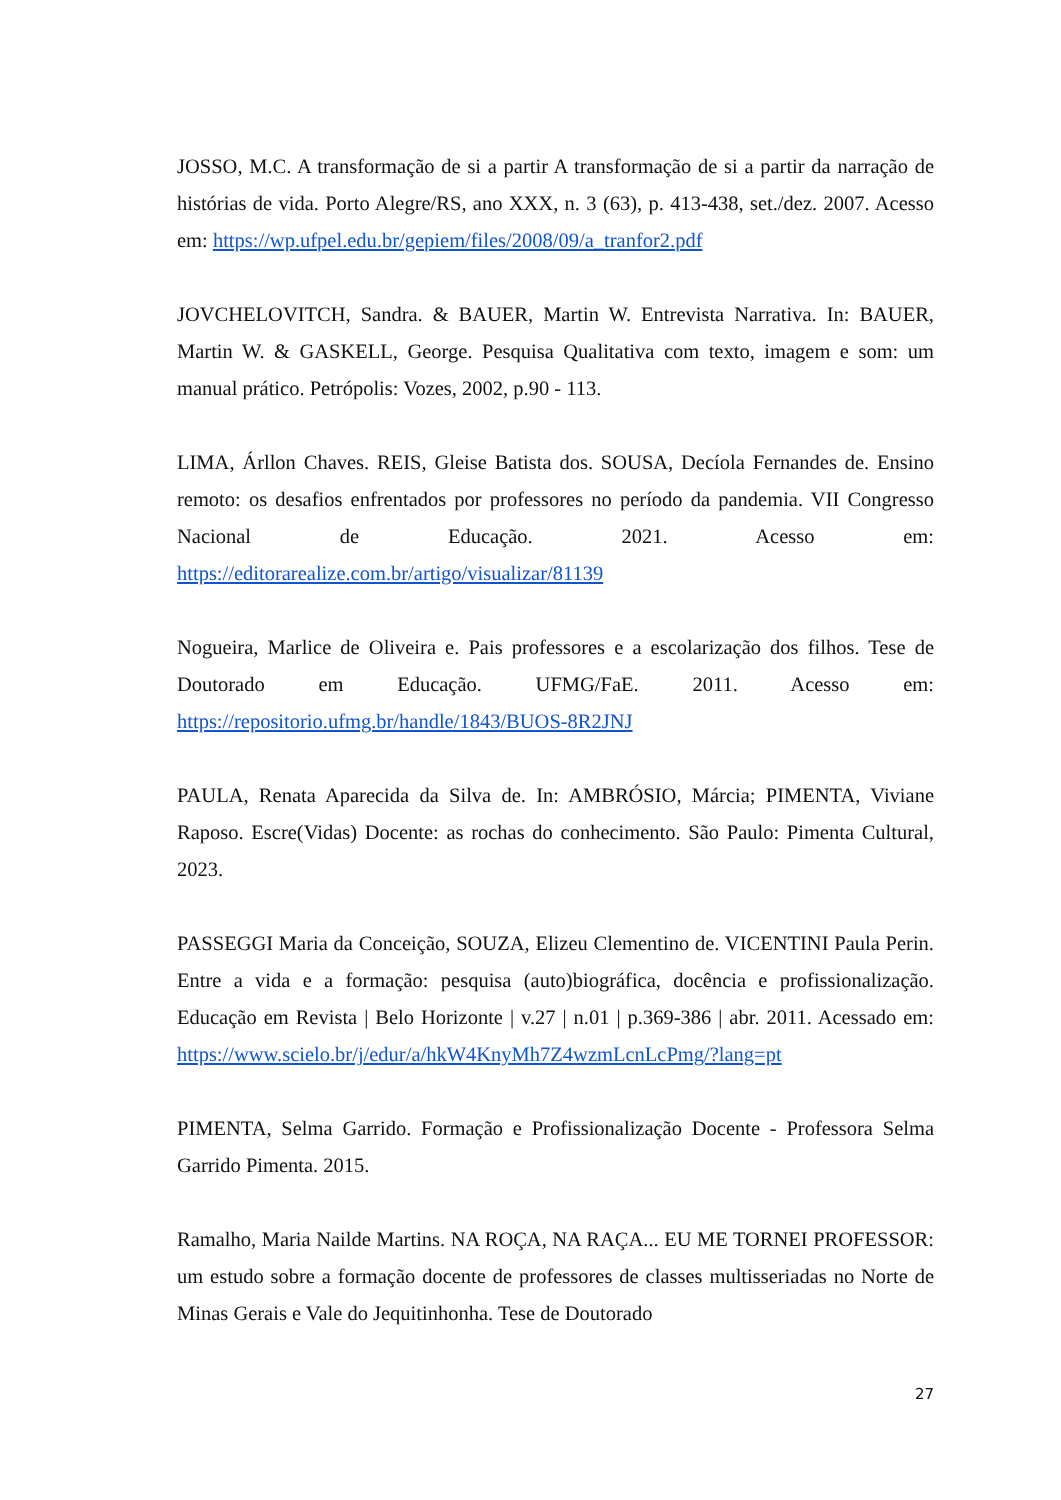JOSSO, M.C. A transformação de si a partir A transformação de si a partir da narração de histórias de vida. Porto Alegre/RS, ano XXX, n. 3 (63), p. 413-438, set./dez. 2007. Acesso em: https://wp.ufpel.edu.br/gepiem/files/2008/09/a_tranfor2.pdf
JOVCHELOVITCH, Sandra. & BAUER, Martin W. Entrevista Narrativa. In: BAUER, Martin W. & GASKELL, George. Pesquisa Qualitativa com texto, imagem e som: um manual prático. Petrópolis: Vozes, 2002, p.90 - 113.
LIMA, Árllon Chaves. REIS, Gleise Batista dos. SOUSA, Decíola Fernandes de. Ensino remoto: os desafios enfrentados por professores no período da pandemia. VII Congresso Nacional de Educação. 2021. Acesso em: https://editorarealize.com.br/artigo/visualizar/81139
Nogueira, Marlice de Oliveira e. Pais professores e a escolarização dos filhos. Tese de Doutorado em Educação. UFMG/FaE. 2011. Acesso em: https://repositorio.ufmg.br/handle/1843/BUOS-8R2JNJ
PAULA, Renata Aparecida da Silva de. In: AMBRÓSIO, Márcia; PIMENTA, Viviane Raposo. Escre(Vidas) Docente: as rochas do conhecimento. São Paulo: Pimenta Cultural, 2023.
PASSEGGI Maria da Conceição, SOUZA, Elizeu Clementino de. VICENTINI Paula Perin. Entre a vida e a formação: pesquisa (auto)biográfica, docência e profissionalização. Educação em Revista | Belo Horizonte | v.27 | n.01 | p.369-386 | abr. 2011. Acessado em: https://www.scielo.br/j/edur/a/hkW4KnyMh7Z4wzmLcnLcPmg/?lang=pt
PIMENTA, Selma Garrido. Formação e Profissionalização Docente - Professora Selma Garrido Pimenta. 2015.
Ramalho, Maria Nailde Martins. NA ROÇA, NA RAÇA... EU ME TORNEI PROFESSOR: um estudo sobre a formação docente de professores de classes multisseriadas no Norte de Minas Gerais e Vale do Jequitinhonha. Tese de Doutorado
27